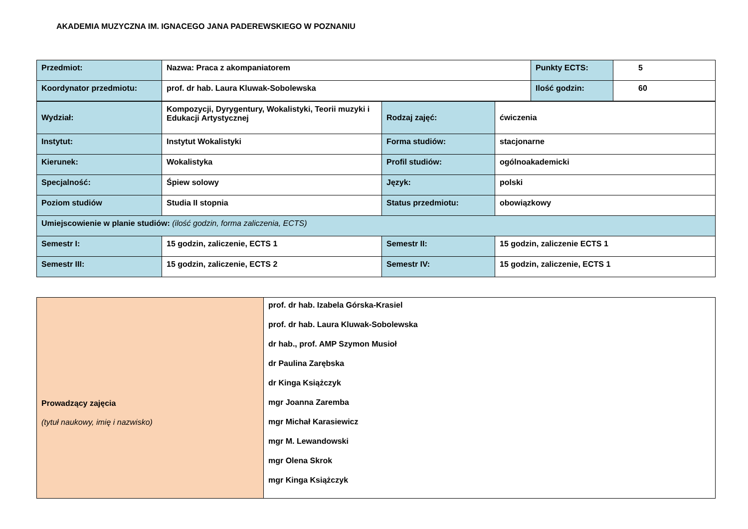AKADEMIA MUZYCZNA IM. IGNACEGO JANA PADEREWSKIEGO W POZNANIU
| Przedmiot: | Nazwa: Praca z akompaniatorem | Punkty ECTS: | 5 |
| Koordynator przedmiotu: | prof. dr hab. Laura Kluwak-Sobolewska | Ilość godzin: | 60 |
| Wydział: | Kompozycji, Dyrygentury, Wokalistyki, Teorii muzyki i Edukacji Artystycznej | Rodzaj zajęć: | ćwiczenia |
| Instytut: | Instytut Wokalistyki | Forma studiów: | stacjonarne |
| Kierunek: | Wokalistyka | Profil studiów: | ogólnoakademicki |
| Specjalność: | Śpiew solowy | Język: | polski |
| Poziom studiów | Studia II stopnia | Status przedmiotu: | obowiązkowy |
| Umiejscowienie w planie studiów: (ilość godzin, forma zaliczenia, ECTS) | | | |
| Semestr I: | 15 godzin, zaliczenie, ECTS 1 | Semestr II: | 15 godzin, zaliczenie ECTS 1 |
| Semestr III: | 15 godzin, zaliczenie, ECTS 2 | Semestr IV: | 15 godzin, zaliczenie, ECTS 1 |
| Prowadzący zajęcia (tytuł naukowy, imię i nazwisko) | prof. dr hab. Izabela Górska-Krasiel prof. dr hab. Laura Kluwak-Sobolewska dr hab., prof. AMP Szymon Musioł dr Paulina Zarębska dr Kinga Książczyk mgr Joanna Zaremba mgr Michał Karasiewicz mgr M. Lewandowski mgr Olena Skrok mgr Kinga Książczyk |